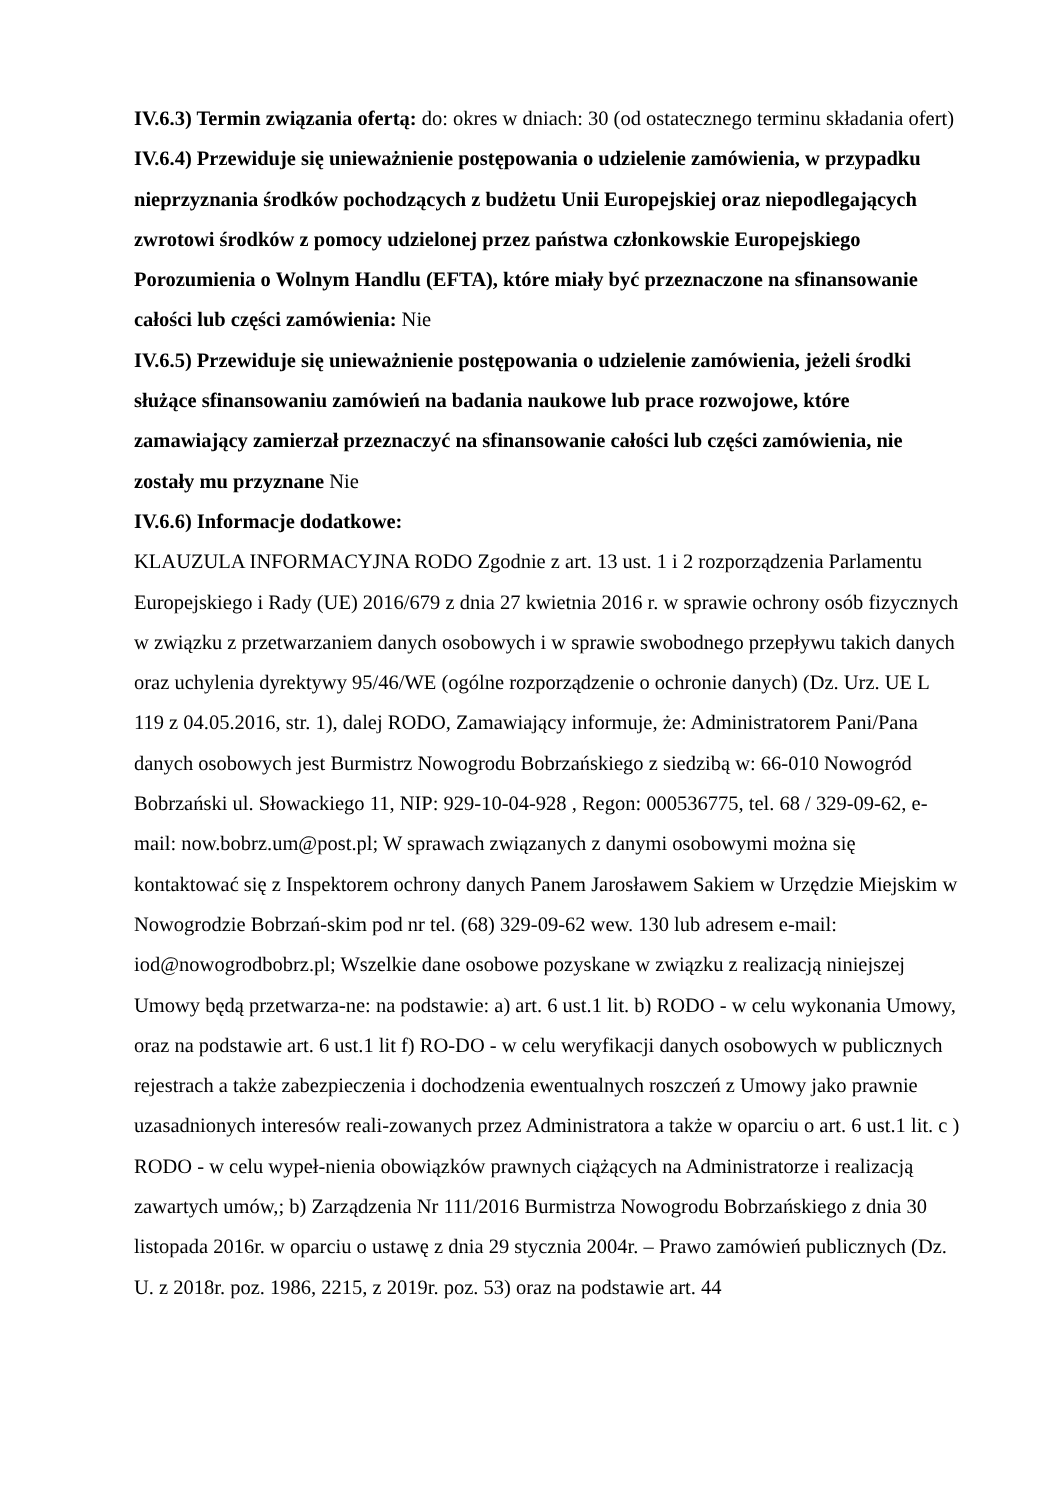IV.6.3) Termin związania ofertą: do: okres w dniach: 30 (od ostatecznego terminu składania ofert)
IV.6.4) Przewiduje się unieważnienie postępowania o udzielenie zamówienia, w przypadku nieprzyznania środków pochodzących z budżetu Unii Europejskiej oraz niepodlegających zwrotowi środków z pomocy udzielonej przez państwa członkowskie Europejskiego Porozumienia o Wolnym Handlu (EFTA), które miały być przeznaczone na sfinansowanie całości lub części zamówienia: Nie
IV.6.5) Przewiduje się unieważnienie postępowania o udzielenie zamówienia, jeżeli środki służące sfinansowaniu zamówień na badania naukowe lub prace rozwojowe, które zamawiający zamierzał przeznaczyć na sfinansowanie całości lub części zamówienia, nie zostały mu przyznane Nie
IV.6.6) Informacje dodatkowe:
KLAUZULA INFORMACYJNA RODO Zgodnie z art. 13 ust. 1 i 2 rozporządzenia Parlamentu Europejskiego i Rady (UE) 2016/679 z dnia 27 kwietnia 2016 r. w sprawie ochrony osób fizycznych w związku z przetwarzaniem danych osobowych i w sprawie swobodnego przepływu takich danych oraz uchylenia dyrektywy 95/46/WE (ogólne rozporządzenie o ochronie danych) (Dz. Urz. UE L 119 z 04.05.2016, str. 1), dalej RODO, Zamawiający informuje, że: Administratorem Pani/Pana danych osobowych jest Burmistrz Nowogrodu Bobrzańskiego z siedzibą w: 66-010 Nowogród Bobrzański ul. Słowackiego 11, NIP: 929-10-04-928 , Regon: 000536775, tel. 68 / 329-09-62, e-mail: now.bobrz.um@post.pl; W sprawach związanych z danymi osobowymi można się kontaktować się z Inspektorem ochrony danych Panem Jarosławem Sakiem w Urzędzie Miejskim w Nowogrodzie Bobrzań-skim pod nr tel. (68) 329-09-62 wew. 130 lub adresem e-mail: iod@nowogrodbobrz.pl; Wszelkie dane osobowe pozyskane w związku z realizacją niniejszej Umowy będą przetwarza-ne: na podstawie: a) art. 6 ust.1 lit. b) RODO - w celu wykonania Umowy, oraz na podstawie art. 6 ust.1 lit f) RO-DO - w celu weryfikacji danych osobowych w publicznych rejestrach a także zabezpieczenia i dochodzenia ewentualnych roszczeń z Umowy jako prawnie uzasadnionych interesów reali-zowanych przez Administratora a także w oparciu o art. 6 ust.1 lit. c ) RODO - w celu wypeł-nienia obowiązków prawnych ciążących na Administratorze i realizacją zawartych umów,; b) Zarządzenia Nr 111/2016 Burmistrza Nowogrodu Bobrzańskiego z dnia 30 listopada 2016r. w oparciu o ustawę z dnia 29 stycznia 2004r. – Prawo zamówień publicznych (Dz. U. z 2018r. poz. 1986, 2215, z 2019r. poz. 53) oraz na podstawie art. 44